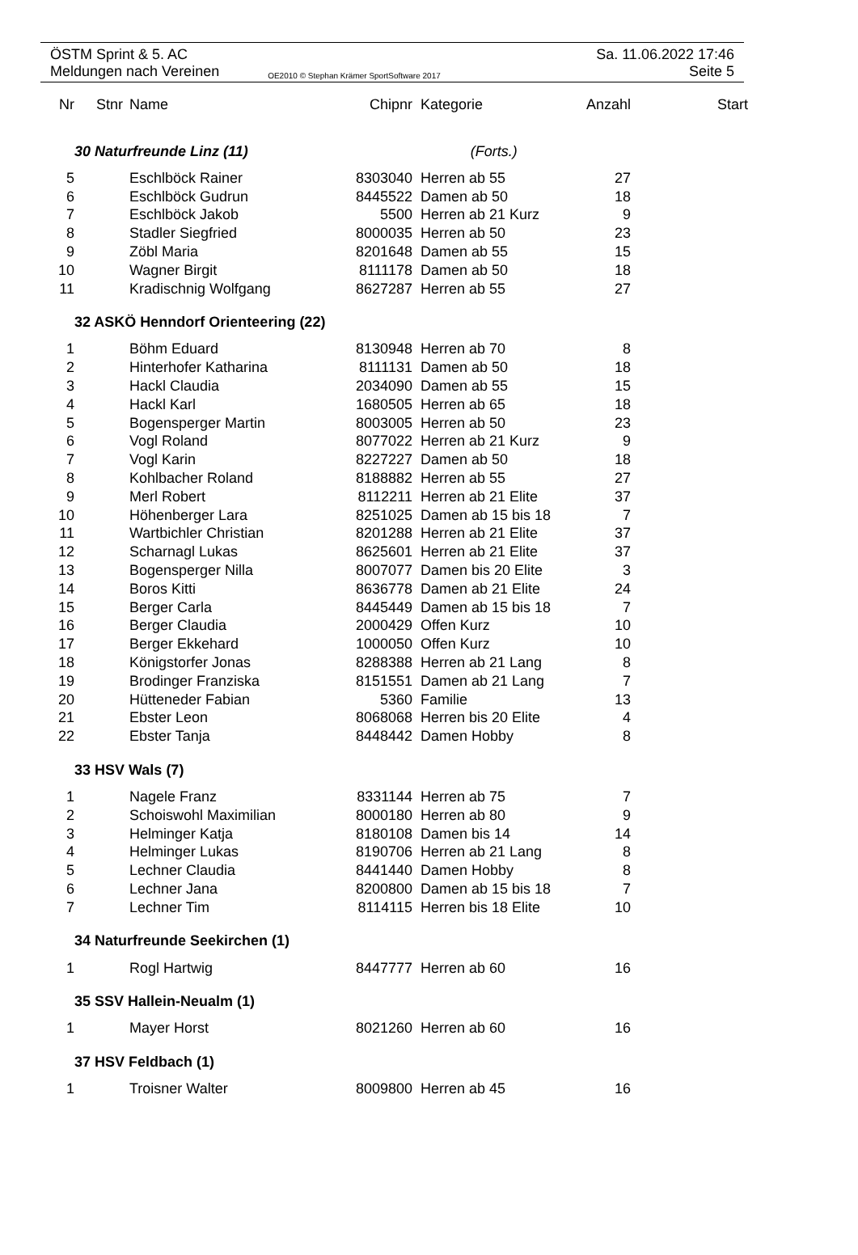ÖSTM Sprint & 5. AC Sa. 11.06.2022 17:46
Meldungen nach Vereinen OE2010 © Stephan Krämer SportSoftware 2017 Seite 5
| Nr | Stnr | Name | Chipnr | Kategorie | Anzahl | Start |
| --- | --- | --- | --- | --- | --- | --- |
| | 30 Naturfreunde Linz (11) (Forts.) | | | | | |
| 5 | | Eschlböck Rainer | 8303040 | Herren ab 55 | 27 | |
| 6 | | Eschlböck Gudrun | 8445522 | Damen ab 50 | 18 | |
| 7 | | Eschlböck Jakob | 5500 | Herren ab 21 Kurz | 9 | |
| 8 | | Stadler Siegfried | 8000035 | Herren ab 50 | 23 | |
| 9 | | Zöbl Maria | 8201648 | Damen ab 55 | 15 | |
| 10 | | Wagner Birgit | 8111178 | Damen ab 50 | 18 | |
| 11 | | Kradischnig Wolfgang | 8627287 | Herren ab 55 | 27 | |
| | 32 ASKÖ Henndorf Orienteering (22) | | | | | |
| 1 | | Böhm Eduard | 8130948 | Herren ab 70 | 8 | |
| 2 | | Hinterhofer Katharina | 8111131 | Damen ab 50 | 18 | |
| 3 | | Hackl Claudia | 2034090 | Damen ab 55 | 15 | |
| 4 | | Hackl Karl | 1680505 | Herren ab 65 | 18 | |
| 5 | | Bogensperger Martin | 8003005 | Herren ab 50 | 23 | |
| 6 | | Vogl Roland | 8077022 | Herren ab 21 Kurz | 9 | |
| 7 | | Vogl Karin | 8227227 | Damen ab 50 | 18 | |
| 8 | | Kohlbacher Roland | 8188882 | Herren ab 55 | 27 | |
| 9 | | Merl Robert | 8112211 | Herren ab 21 Elite | 37 | |
| 10 | | Höhenberger Lara | 8251025 | Damen ab 15 bis 18 | 7 | |
| 11 | | Wartbichler Christian | 8201288 | Herren ab 21 Elite | 37 | |
| 12 | | Scharnagl Lukas | 8625601 | Herren ab 21 Elite | 37 | |
| 13 | | Bogensperger Nilla | 8007077 | Damen bis 20 Elite | 3 | |
| 14 | | Boros Kitti | 8636778 | Damen ab 21 Elite | 24 | |
| 15 | | Berger Carla | 8445449 | Damen ab 15 bis 18 | 7 | |
| 16 | | Berger Claudia | 2000429 | Offen Kurz | 10 | |
| 17 | | Berger Ekkehard | 1000050 | Offen Kurz | 10 | |
| 18 | | Königstorfer Jonas | 8288388 | Herren ab 21 Lang | 8 | |
| 19 | | Brodinger Franziska | 8151551 | Damen ab 21 Lang | 7 | |
| 20 | | Hütteneder Fabian | 5360 | Familie | 13 | |
| 21 | | Ebster Leon | 8068068 | Herren bis 20 Elite | 4 | |
| 22 | | Ebster Tanja | 8448442 | Damen Hobby | 8 | |
| | 33 HSV Wals (7) | | | | | |
| 1 | | Nagele Franz | 8331144 | Herren ab 75 | 7 | |
| 2 | | Schoiswohl Maximilian | 8000180 | Herren ab 80 | 9 | |
| 3 | | Helminger Katja | 8180108 | Damen bis 14 | 14 | |
| 4 | | Helminger Lukas | 8190706 | Herren ab 21 Lang | 8 | |
| 5 | | Lechner Claudia | 8441440 | Damen Hobby | 8 | |
| 6 | | Lechner Jana | 8200800 | Damen ab 15 bis 18 | 7 | |
| 7 | | Lechner Tim | 8114115 | Herren bis 18 Elite | 10 | |
| | 34 Naturfreunde Seekirchen (1) | | | | | |
| 1 | | Rogl Hartwig | 8447777 | Herren ab 60 | 16 | |
| | 35 SSV Hallein-Neualm (1) | | | | | |
| 1 | | Mayer Horst | 8021260 | Herren ab 60 | 16 | |
| | 37 HSV Feldbach (1) | | | | | |
| 1 | | Troisner Walter | 8009800 | Herren ab 45 | 16 | |